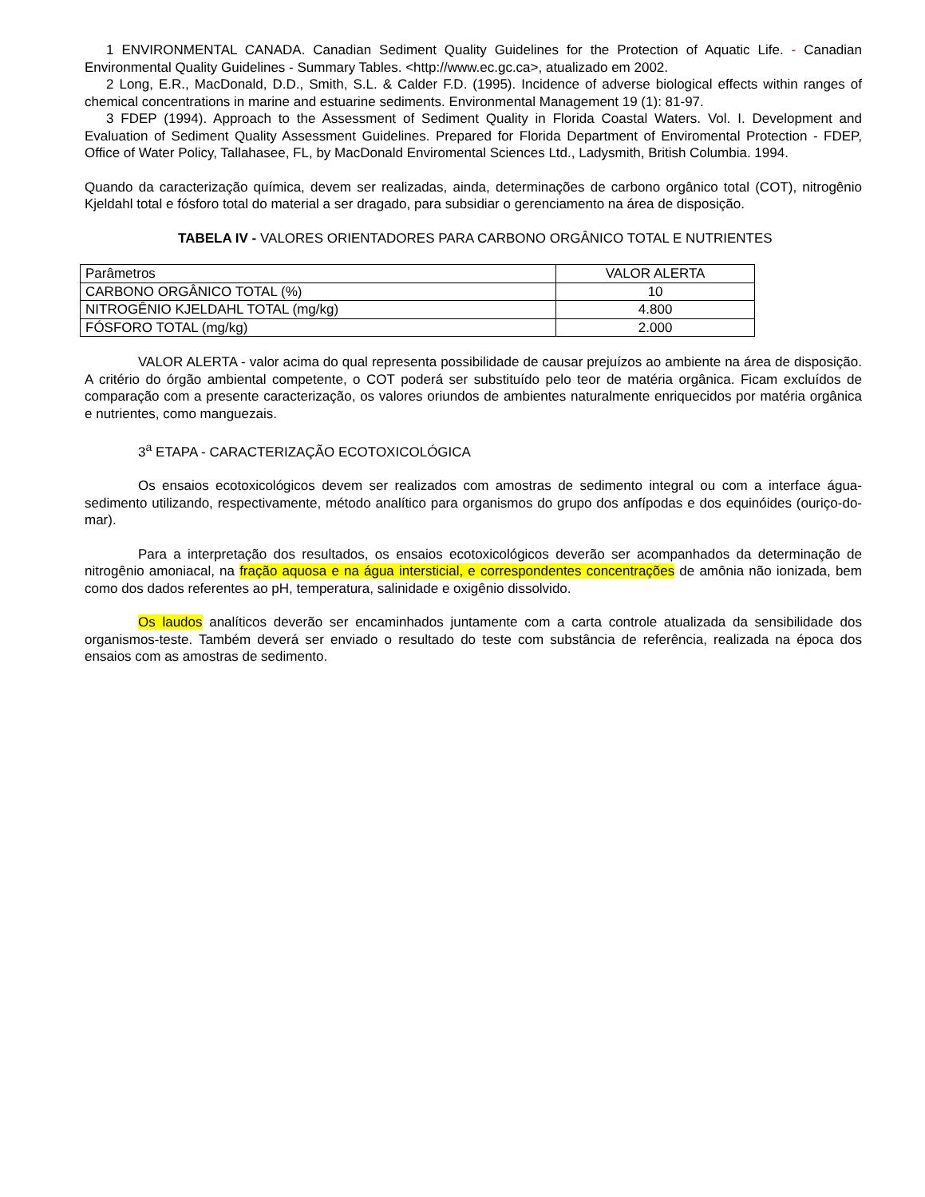1 ENVIRONMENTAL CANADA. Canadian Sediment Quality Guidelines for the Protection of Aquatic Life. - Canadian Environmental Quality Guidelines - Summary Tables. <http://www.ec.gc.ca>, atualizado em 2002.
2 Long, E.R., MacDonald, D.D., Smith, S.L. & Calder F.D. (1995). Incidence of adverse biological effects within ranges of chemical concentrations in marine and estuarine sediments. Environmental Management 19 (1): 81-97.
3 FDEP (1994). Approach to the Assessment of Sediment Quality in Florida Coastal Waters. Vol. I. Development and Evaluation of Sediment Quality Assessment Guidelines. Prepared for Florida Department of Enviromental Protection - FDEP, Office of Water Policy, Tallahasee, FL, by MacDonald Enviromental Sciences Ltd., Ladysmith, British Columbia. 1994.
Quando da caracterização química, devem ser realizadas, ainda, determinações de carbono orgânico total (COT), nitrogênio Kjeldahl total e fósforo total do material a ser dragado, para subsidiar o gerenciamento na área de disposição.
TABELA IV - VALORES ORIENTADORES PARA CARBONO ORGÂNICO TOTAL E NUTRIENTES
| Parâmetros | VALOR ALERTA |
| CARBONO ORGÂNICO TOTAL (%) | 10 |
| NITROGÊNIO KJELDAHL TOTAL (mg/kg) | 4.800 |
| FÓSFORO TOTAL (mg/kg) | 2.000 |
VALOR ALERTA - valor acima do qual representa possibilidade de causar prejuízos ao ambiente na área de disposição. A critério do órgão ambiental competente, o COT poderá ser substituído pelo teor de matéria orgânica. Ficam excluídos de comparação com a presente caracterização, os valores oriundos de ambientes naturalmente enriquecidos por matéria orgânica e nutrientes, como manguezais.
3<sup>a</sup> ETAPA - CARACTERIZAÇÃO ECOTOXICOLÓGICA
Os ensaios ecotoxicológicos devem ser realizados com amostras de sedimento integral ou com a interface água-sedimento utilizando, respectivamente, método analítico para organismos do grupo dos anfípodas e dos equinóides (ouriço-do-mar).
Para a interpretação dos resultados, os ensaios ecotoxicológicos deverão ser acompanhados da determinação de nitrogênio amoniacal, na fração aquosa e na água intersticial, e correspondentes concentrações de amônia não ionizada, bem como dos dados referentes ao pH, temperatura, salinidade e oxigênio dissolvido.
Os laudos analíticos deverão ser encaminhados juntamente com a carta controle atualizada da sensibilidade dos organismos-teste. Também deverá ser enviado o resultado do teste com substância de referência, realizada na época dos ensaios com as amostras de sedimento.